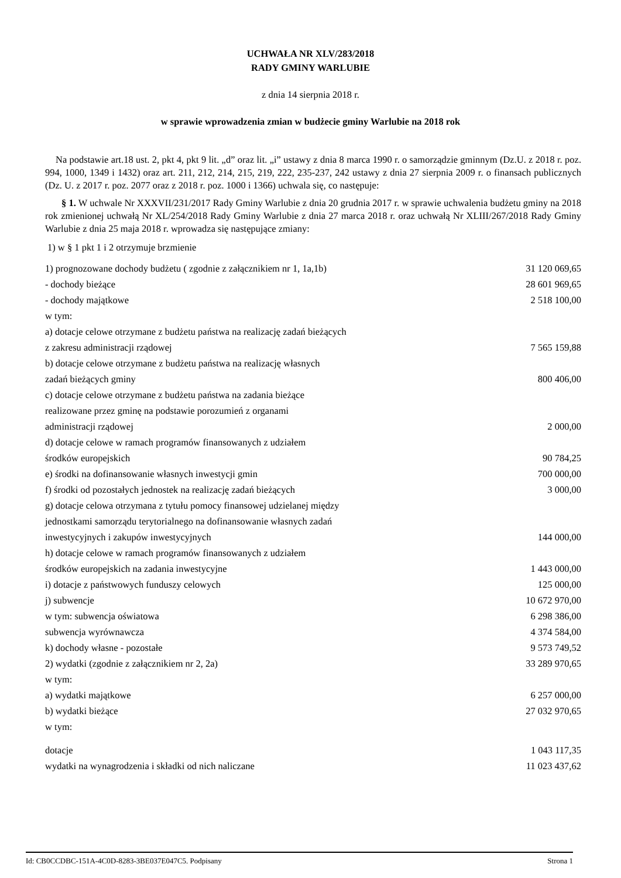UCHWAŁA NR XLV/283/2018
RADY GMINY WARLUBIE
z dnia 14 sierpnia 2018 r.
w sprawie wprowadzenia zmian w budżecie gminy Warlubie na 2018 rok
Na podstawie art.18 ust. 2, pkt 4, pkt 9 lit. „d” oraz lit. „i” ustawy z dnia 8 marca 1990 r. o samorządzie gminnym (Dz.U. z 2018 r. poz. 994, 1000, 1349 i 1432) oraz art. 211, 212, 214, 215, 219, 222, 235-237, 242 ustawy z dnia 27 sierpnia 2009 r. o finansach publicznych (Dz. U. z 2017 r. poz. 2077 oraz z 2018 r. poz. 1000 i 1366) uchwala się, co następuje:
§ 1. W uchwale Nr XXXVII/231/2017 Rady Gminy Warlubie z dnia 20 grudnia 2017 r. w sprawie uchwalenia budżetu gminy na 2018 rok zmienionej uchwałą Nr XL/254/2018 Rady Gminy Warlubie z dnia 27 marca 2018 r. oraz uchwałą Nr XLIII/267/2018 Rady Gminy Warlubie z dnia 25 maja 2018 r. wprowadza się następujące zmiany:
1) w § 1 pkt 1 i 2 otrzymuje brzmienie
| 1) prognozowane dochody budżetu ( zgodnie z załącznikiem nr 1, 1a,1b) | 31 120 069,65 |
| - dochody bieżące | 28 601 969,65 |
| - dochody majątkowe | 2 518 100,00 |
| w tym: | |
| a) dotacje celowe otrzymane z budżetu państwa na realizację zadań bieżących | |
| z zakresu administracji rządowej | 7 565 159,88 |
| b) dotacje celowe otrzymane z budżetu państwa na realizację własnych | |
| zadań bieżących gminy | 800 406,00 |
| c) dotacje celowe otrzymane z budżetu państwa na zadania bieżące | |
| realizowane przez gminę na podstawie porozumień z organami | |
| administracji rządowej | 2 000,00 |
| d) dotacje celowe w ramach programów finansowanych z udziałem | |
| środków europejskich | 90 784,25 |
| e) środki na dofinansowanie własnych inwestycji gmin | 700 000,00 |
| f) środki od pozostałych jednostek na realizację zadań bieżących | 3 000,00 |
| g) dotacje celowa otrzymana z tytułu pomocy finansowej udzielanej między | |
| jednostkami samorządu terytorialnego na dofinansowanie własnych zadań | |
| inwestycyjnych i zakupów inwestycyjnych | 144 000,00 |
| h) dotacje celowe w ramach programów finansowanych z udziałem | |
| środków europejskich na zadania inwestycyjne | 1 443 000,00 |
| i) dotacje z państwowych funduszy celowych | 125 000,00 |
| j) subwencje | 10 672 970,00 |
| w tym: subwencja oświatowa | 6 298 386,00 |
| subwencja wyrównawcza | 4 374 584,00 |
| k) dochody własne - pozostałe | 9 573 749,52 |
| 2) wydatki (zgodnie z załącznikiem nr 2, 2a) | 33 289 970,65 |
| w tym: | |
| a) wydatki majątkowe | 6 257 000,00 |
| b) wydatki bieżące | 27 032 970,65 |
| w tym: | |
| dotacje | 1 043 117,35 |
| wydatki na wynagrodzenia i składki od nich naliczane | 11 023 437,62 |
Id: CB0CCDBC-151A-4C0D-8283-3BE037E047C5. Podpisany Strona 1